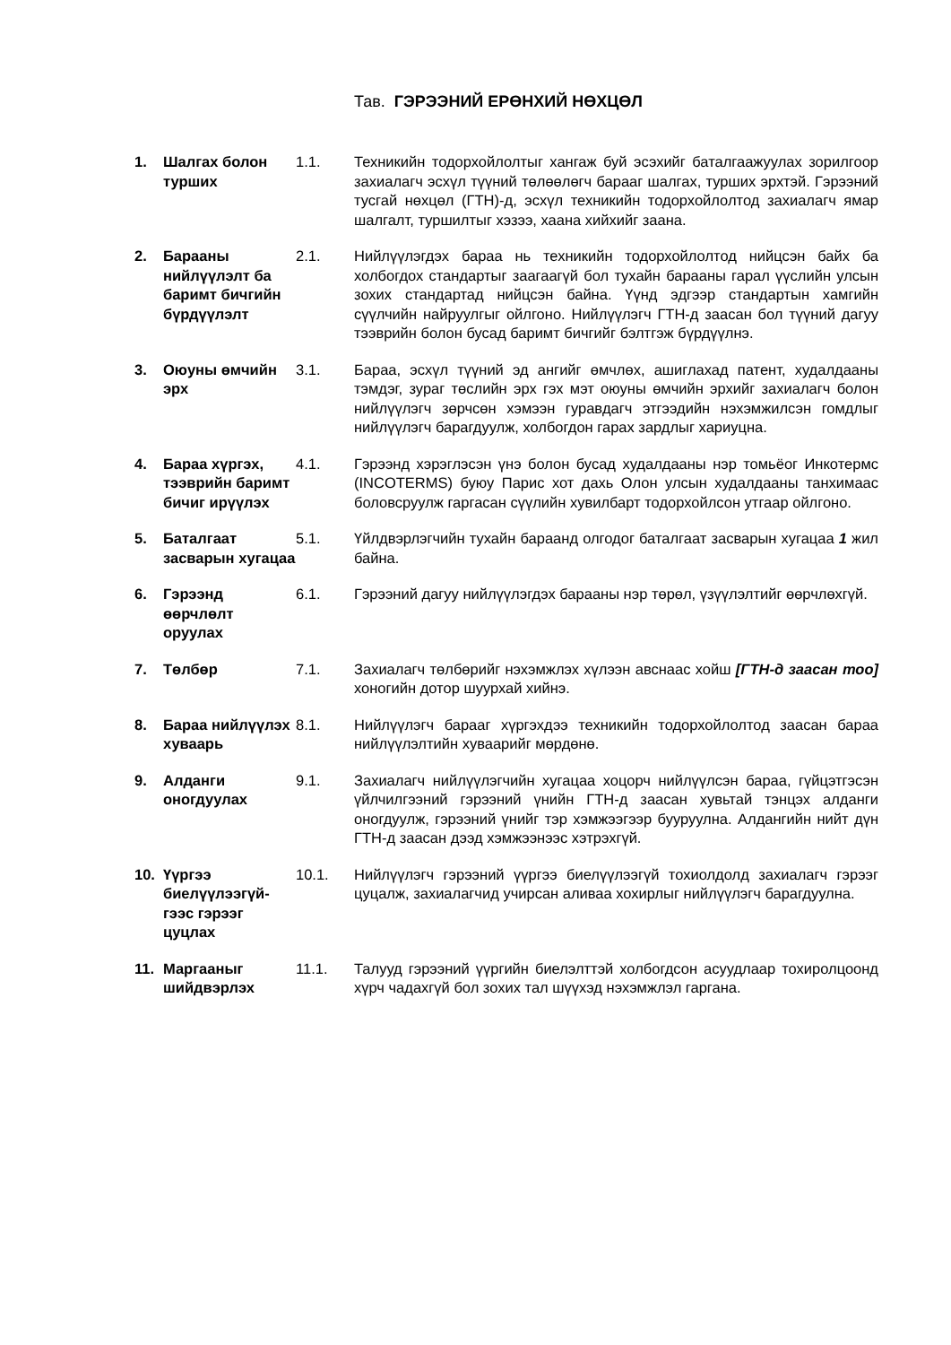Тав. ГЭРЭЭНИЙ ЕРӨНХИЙ НӨХЦӨЛ
| 1. | Шалгах болон турших | 1.1. | Техникийн тодорхойлолтыг хангаж буй эсэхийг баталгаажуулах зорилгоор захиалагч эсхүл түүний төлөөлөгч барааг шалгах, турших эрхтэй. Гэрээний тусгай нөхцөл (ГТН)-д, эсхүл техникийн тодорхойлолтод захиалагч ямар шалгалт, туршилтыг хэзээ, хаана хийхийг заана. |
| 2. | Барааны нийлүүлэлт ба баримт бичгийн бүрдүүлэлт | 2.1. | Нийлүүлэгдэх бараа нь техникийн тодорхойлолтод нийцсэн байх ба холбогдох стандартыг заагаагүй бол тухайн барааны гарал үүслийн улсын зохих стандартад нийцсэн байна. Үүнд эдгээр стандартын хамгийн сүүлчийн найруулгыг ойлгоно. Нийлүүлэгч ГТН-д заасан бол түүний дагуу тээврийн болон бусад баримт бичгийг бэлтгэж бүрдүүлнэ. |
| 3. | Оюуны өмчийн эрх | 3.1. | Бараа, эсхүл түүний эд ангийг өмчлөх, ашиглахад патент, худалдааны тэмдэг, зураг төслийн эрх гэх мэт оюуны өмчийн эрхийг захиалагч болон нийлүүлэгч зөрчсөн хэмээн гуравдагч этгээдийн нэхэмжилсэн гомдлыг нийлүүлэгч барагдуулж, холбогдон гарах зардлыг хариуцна. |
| 4. | Бараа хүргэх, тээврийн баримт бичиг ирүүлэх | 4.1. | Гэрээнд хэрэглэсэн үнэ болон бусад худалдааны нэр томьёог Инкотермс (INCOTERMS) буюу Парис хот дахь Олон улсын худалдааны танхимаас боловсруулж гаргасан сүүлийн хувилбарт тодорхойлсон утгаар ойлгоно. |
| 5. | Баталгаат засварын хугацаа | 5.1. | Үйлдвэрлэгчийн тухайн бараанд олгодог баталгаат засварын хугацаа 1 жил байна. |
| 6. | Гэрээнд өөрчлөлт оруулах | 6.1. | Гэрээний дагуу нийлүүлэгдэх барааны нэр төрөл, үзүүлэлтийг өөрчлөхгүй. |
| 7. | Төлбөр | 7.1. | Захиалагч төлбөрийг нэхэмжлэх хүлээн авснаас хойш [ГТН-д заасан тоо] хоногийн дотор шуурхай хийнэ. |
| 8. | Бараа нийлүүлэх хуваарь | 8.1. | Нийлүүлэгч барааг хүргэхдээ техникийн тодорхойлолтод заасан бараа нийлүүлэлтийн хуваарийг мөрдөнө. |
| 9. | Алданги оногдуулах | 9.1. | Захиалагч нийлүүлэгчийн хугацаа хоцорч нийлүүлсэн бараа, гүйцэтгэсэн үйлчилгээний гэрээний үнийн ГТН-д заасан хувьтай тэнцэх алданги оногдуулж, гэрээний үнийг тэр хэмжээгээр бууруулна. Алдангийн нийт дүн ГТН-д заасан дээд хэмжээнээс хэтрэхгүй. |
| 10. | Үүргээ биелүүлээгүй-гээс гэрээг цуцлах | 10.1. | Нийлүүлэгч гэрээний үүргээ биелүүлээгүй тохиолдолд захиалагч гэрээг цуцалж, захиалагчид учирсан аливаа хохирлыг нийлүүлэгч барагдуулна. |
| 11. | Маргааныг шийдвэрлэх | 11.1. | Талууд гэрээний үүргийн биелэлттэй холбогдсон асуудлаар тохиролцоонд хүрч чадахгүй бол зохих тал шүүхэд нэхэмжлэл гаргана. |